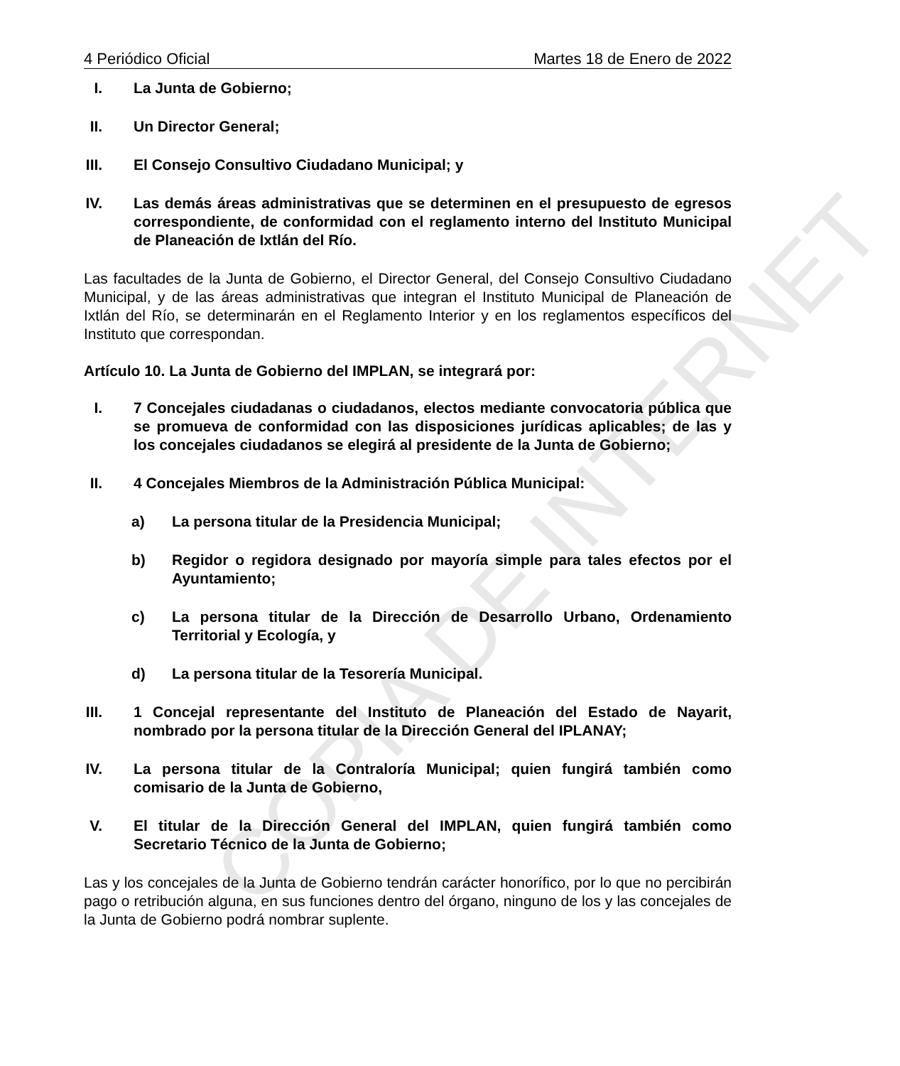COPIA DE INTERNET
4 Periódico Oficial Martes 18 de Enero de 2022
I. La Junta de Gobierno;
II. Un Director General;
III. El Consejo Consultivo Ciudadano Municipal; y
IV. Las demás áreas administrativas que se determinen en el presupuesto de egresos correspondiente, de conformidad con el reglamento interno del Instituto Municipal de Planeación de Ixtlán del Río.
Las facultades de la Junta de Gobierno, el Director General, del Consejo Consultivo Ciudadano Municipal, y de las áreas administrativas que integran el Instituto Municipal de Planeación de Ixtlán del Río, se determinarán en el Reglamento Interior y en los reglamentos específicos del Instituto que correspondan.
Artículo 10. La Junta de Gobierno del IMPLAN, se integrará por:
I. 7 Concejales ciudadanas o ciudadanos, electos mediante convocatoria pública que se promueva de conformidad con las disposiciones jurídicas aplicables; de las y los concejales ciudadanos se elegirá al presidente de la Junta de Gobierno;
II. 4 Concejales Miembros de la Administración Pública Municipal:
a) La persona titular de la Presidencia Municipal;
b) Regidor o regidora designado por mayoría simple para tales efectos por el Ayuntamiento;
c) La persona titular de la Dirección de Desarrollo Urbano, Ordenamiento Territorial y Ecología, y
d) La persona titular de la Tesorería Municipal.
III. 1 Concejal representante del Instituto de Planeación del Estado de Nayarit, nombrado por la persona titular de la Dirección General del IPLANAY;
IV. La persona titular de la Contraloría Municipal; quien fungirá también como comisario de la Junta de Gobierno,
V. El titular de la Dirección General del IMPLAN, quien fungirá también como Secretario Técnico de la Junta de Gobierno;
Las y los concejales de la Junta de Gobierno tendrán carácter honorífico, por lo que no percibirán pago o retribución alguna, en sus funciones dentro del órgano, ninguno de los y las concejales de la Junta de Gobierno podrá nombrar suplente.